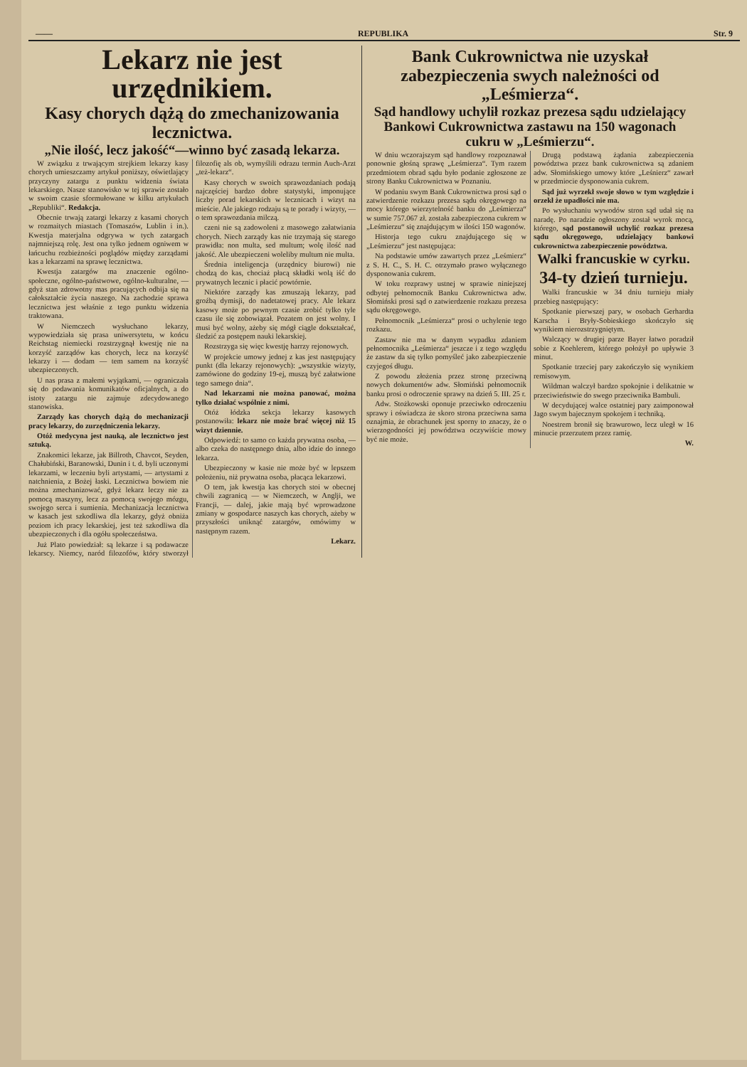—— REPUBLIKA Str. 9
Lekarz nie jest urzędnikiem.
Kasy chorych dążą do zmechanizowania lecznictwa.
„Nie ilość, lecz jakość“—winno być zasadą lekarza.
W związku z trwającym strejkiem lekarzy kasy chorych umieszczamy artykuł poniższy, oświetlający przyczyny zatargu z punktu widzenia świata lekarskiego. Nasze stanowisko w tej sprawie zostało w swoim czasie sformułowane w kilku artykułach „Republiki“. Redakcja.
Obecnie trwają zatargi lekarzy z kasami chorych w rozmaitych miastach (Tomaszów, Lublin i in.). Kwestja materjalna odgrywa w tych zatargach najmniejszą rolę. Jest ona tylko jednem ogniwem w łańcuchu rozbieżności poglądów między zarządami kas a lekarzami na sprawę lecznictwa.
Kwestja zatargów ma znaczenie ogólno-społeczne, ogólno-państwowe, ogólno-kulturalne, — gdyż stan zdrowotny mas pracujących odbija się na całokształcie życia naszego. Na zachodzie sprawa lecznictwa jest właśnie z tego punktu widzenia traktowana.
W Niemczech wysłuchano lekarzy, wypowiedziała się prasa uniwersytetu, w końcu Reichstag niemiecki rozstrzygnął kwestję nie na korzyść zarządów kas chorych, lecz na korzyść lekarzy i — dodam — tem samem na korzyść ubezpieczonych.
U nas prasa z małemi wyjątkami, — ograniczała się do podawania komunikatów oficjalnych, a do istoty zatargu nie zajmuje zdecydowanego stanowiska.
Zarządy kas chorych dążą do mechanizacji pracy lekarzy, do zurzędniczenia lekarzy.
Otóż medycyna jest nauką, ale lecznictwo jest sztuką.
Znakomici lekarze, jak Billroth, Chavcot, Seyden, Chałubiński, Baranowski, Dunin i t. d. byli uczonymi lekarzami, w leczeniu byli artystami, — artystami z natchnienia, z Bożej łaski. Lecznictwa bowiem nie można zmechanizować, gdyż lekarz leczy nie za pomocą maszyny, lecz za pomocą swojego mózgu, swojego serca i sumienia. Mechanizacja lecznictwa w kasach jest szkodliwa dla lekarzy, gdyż obniża poziom ich pracy lekarskiej, jest też szkodliwa dla ubezpieczonych i dla ogółu społeczeństwa.
Już Plato powiedział: są lekarze i są podawacze lekarscy. Niemcy, naród filozofów, który stworzył filozofię als ob, wymyślili odrazu termin Auch-Arzt „też-lekarz“.
Kasy chorych w swoich sprawozdaniach podają najczęściej bardzo dobre statystyki, imponujące liczby porad lekarskich w lecznicach i wizyt na mieście. Ale jakiego rodzaju są te porady i wizyty, — o tem sprawozdania milczą.
czeni nie są zadowoleni z masowego załatwiania chorych. Niech zarządy kas nie trzymają się starego prawidła: non multa, sed multum; wolę ilość nad jakość. Ale ubezpieczeni woleliby multum nie multa.
Średnia inteligencja (urzędnicy biurowi) nie chodzą do kas, chociaż płacą składki wolą iść do prywatnych lecznic i płacić powtórnie.
Niektóre zarządy kas zmuszają lekarzy, pad groźbą dymisji, do nadetatowej pracy. Ale lekarz kasowy może po pewnym czasie zrobić tylko tyle czasu ile się zobowiązał. Pozatem on jest wolny. I musi być wolny, ażeby się mógł ciągle dokształcać, śledzić za postępem nauki lekarskiej.
Rozstrzyga się więc kwestję harrzy rejonowych.
W projekcie umowy jednej z kas jest następujący punkt (dla lekarzy rejonowych): „wszystkie wizyty, zamówione do godziny 19-ej, muszą być załatwione tego samego dnia“.
Nad lekarzami nie można panować, można tylko działać wspólnie z nimi.
Otóż łódzka sekcja lekarzy kasowych postanowiła: lekarz nie może brać więcej niż 15 wizyt dziennie.
Odpowiedź: to samo co każda prywatna osoba, — albo czeka do następnego dnia, albo idzie do innego lekarza.
Ubezpieczony w kasie nie może być w lepszem położeniu, niż prywatna osoba, płacąca lekarzowi.
O tem, jak kwestja kas chorych stoi w obecnej chwili zagranicą — w Niemczech, w Anglji, we Francji, — dalej, jakie mają być wprowadzone zmiany w gospodarce naszych kas chorych, ażeby w przyszłości uniknąć zatargów, omówimy w następnym razem.
Lekarz.
Bank Cukrownictwa nie uzyskał zabezpieczenia swych należności od „Leśmierza“.
Sąd handlowy uchylił rozkaz prezesa sądu udzielający Bankowi Cukrownictwa zastawu na 150 wagonach cukru w „Leśmierzu“.
W dniu wczorajszym sąd handlowy rozpoznawał ponownie głośną sprawę „Leśmierza“. Tym razem przedmiotem obrad sądu było podanie zgłoszone ze strony Banku Cukrownictwa w Poznaniu.
W podaniu swym Bank Cukrownictwa prosi sąd o zatwierdzenie rozkazu prezesa sądu okręgowego na mocy którego wierzytelność banku do „Leśmierza“ w sumie 757.067 zł. została zabezpieczona cukrem w „Leśmierzu“ się znajdującym w ilości 150 wagonów.
Historja tego cukru znajdującego się w „Leśmierzu“ jest następująca:
Na podstawie umów zawartych przez „Leśmierz“ z S. H. C., S. H. C. otrzymało prawo wyłącznego dysponowania cukrem.
W toku rozprawy ustnej w sprawie niniejszej odbytej pełnomocnik Banku Cukrownictwa adw. Słomiński prosi sąd o zatwierdzenie rozkazu prezesa sądu okręgowego.
Pełnomocnik „Leśmierza“ prosi o uchylenie tego rozkazu.
Zastaw nie ma w danym wypadku zdaniem pełnomocnika „Leśmierza“ jeszcze i z tego względu że zastaw da się tylko pomyśleć jako zabezpieczenie czyjegoś długu.
Z powodu złożenia przez stronę przeciwną nowych dokumentów adw. Słomiński pełnomocnik banku prosi o odroczenie sprawy na dzień 5. III. 25 r.
Adw. Stożkowski oponuje przeciwko odroczeniu sprawy i oświadcza że skoro strona przeciwna sama oznajmia, że obrachunek jest sporny to znaczy, że o wierzogodności jej powództwa oczywiście mowy być nie może.
Drugą podstawą żądania zabezpieczenia powództwa przez bank cukrownictwa są zdaniem adw. Słomińskiego umowy które „Leśnierz“ zawarł w przedmiocie dysponowania cukrem.
Sąd już wyrzekł swoje słowo w tym względzie i orzekł że upadłości nie ma.
Po wysłuchaniu wywodów stron sąd udał się na naradę. Po naradzie ogłoszony został wyrok mocą, którego, sąd postanowił uchylić rozkaz prezesa sądu okręgowego, udzielający bankowi cukrownictwa zabezpieczenie powództwa.
Walki francuskie w cyrku.
34-ty dzień turnieju.
Walki francuskie w 34 dniu turnieju miały przebieg następujący:
Spotkanie pierwszej pary, w osobach Gerhardta Karscha i Bryły-Sobieskiego skończyło się wynikiem nierozstrzygniętym.
Walczący w drugiej parze Bayer łatwo poradził sobie z Koehlerem, którego położył po upływie 3 minut.
Spotkanie trzeciej pary zakończyło się wynikiem remisowym.
Wildman walczył bardzo spokojnie i delikatnie w przeciwieństwie do swego przeciwnika Bambuli.
W decydującej walce ostatniej pary zaimponował Jago swym bajecznym spokojem i techniką.
Noestrem bronił się brawurowo, lecz uległ w 16 minucie przerzutem przez ramię.
W.